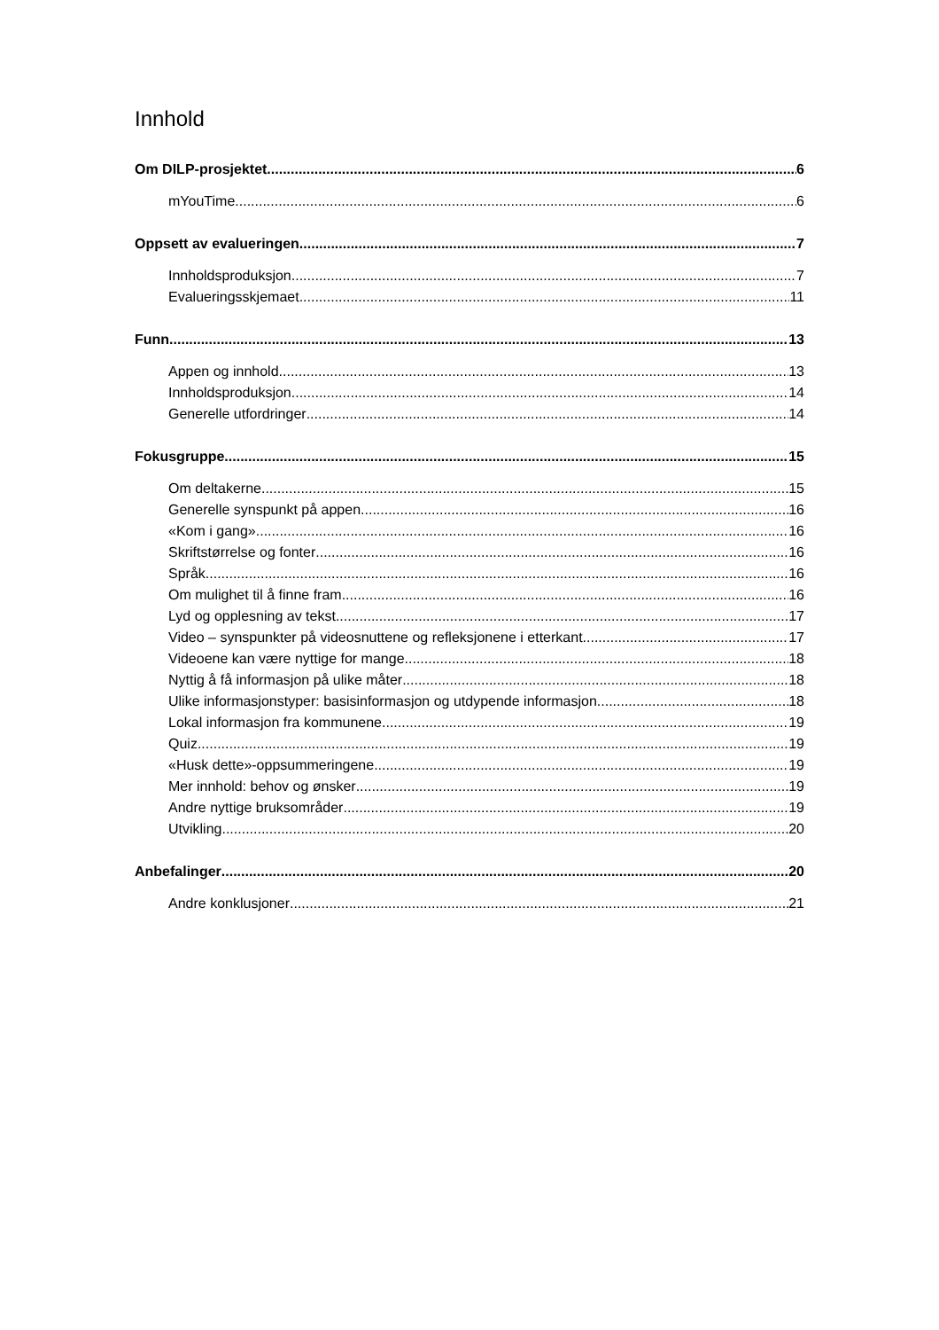Innhold
Om DILP-prosjektet 6
mYouTime 6
Oppsett av evalueringen 7
Innholdsproduksjon 7
Evalueringsskjemaet 11
Funn 13
Appen og innhold 13
Innholdsproduksjon 14
Generelle utfordringer 14
Fokusgruppe 15
Om deltakerne 15
Generelle synspunkt på appen 16
«Kom i gang» 16
Skriftstørrelse og fonter 16
Språk 16
Om mulighet til å finne fram 16
Lyd og opplesning av tekst 17
Video – synspunkter på videosnuttene og refleksjonene i etterkant 17
Videoene kan være nyttige for mange 18
Nyttig å få informasjon på ulike måter 18
Ulike informasjonstyper: basisinformasjon og utdypende informasjon 18
Lokal informasjon fra kommunene 19
Quiz 19
«Husk dette»-oppsummeringene 19
Mer innhold: behov og ønsker 19
Andre nyttige bruksområder 19
Utvikling 20
Anbefalinger 20
Andre konklusjoner 21